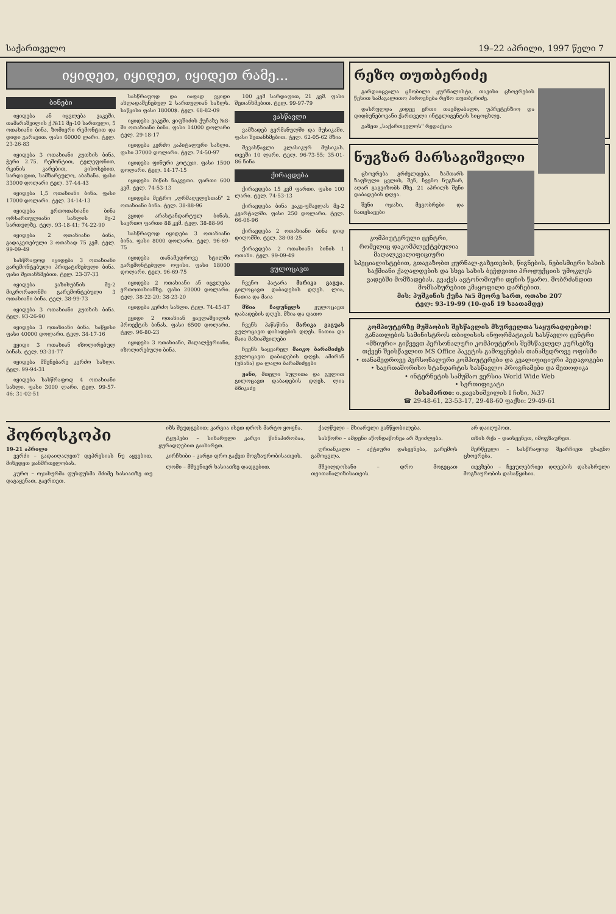საქართველო 19–22 აპრილი, 1997 წელი 7
იყიდეთ, იყიდეთ, იყიდეთ რამე...
ბინები
იყიდება ან იცვლება ვაკეში, თამარაშვილის ქ.№11 მე-10 სართული, 5 ოთახიანი ბინა, ზომიერი რემონტით და დიდი გარაჟით. ფასი 60000 ლარი. ტელ. 23-26-83
იყიდება 3 ოთახიანი კუთხის ბინა, ჭერი 2.75. რემონტით, ტელეფონით, რკინის კარებით, გისოსებით, სარდაფით, სამზარეულო, აბაზანა. ფასი 33000 დოლარი ტელ. 37-44-43
იყიდება 1,5 ოთახიანი ბინა. ფასი 17000 დოლარი. ტელ. 34-14-13
იყიდება ერთოთახიანი ბინა ორსართულიანი სახლის მე-2 სართულზე. ტელ. 93-18-41; 74-22-90
იყიდება 2 ოთახიანი ბინა, გადაკეთებული 3 ოთახად 75 კვმ. ტელ. 99-09-49
სასწრაფოდ იყიდება 3 ოთახიანი გარემონტებული პრივატიზებული ბინა. ფასი შეთანხმებით. ტელ. 23-37-33
იყიდება ვაზისუბნის მე-2 მიკრორაიონში გარემონტებული 3 ოთახიანი ბინა. ტელ. 38-99-73
იყიდება 3 ოთახიანი კუთხის ბინა. ტელ. 93-26-90
იყიდება 3 ოთახიანი ბინა. საწყისი ფასი 40000 დოლარი. ტელ. 34-17-16
ვყიდი 3 ოთახიან იზოლირებულ ბინას. ტელ. 93-31-77
იყიდება მშენებარე კერძო სახლი. ტელ. 99-94-31
იყიდება სასწრაფოდ 4 ოთახიანი სახლი. ფასი 3000 ლარი. ტელ. 99-57-46; 31-02-51
სასწრაფოდ და იაფად ვყიდი ახლადაშენებულ 2 სართულიან სახლს. საწყისი ფასი 18000$. ტელ. 68-82-09
იყიდება ვაკეში, ყიფშიძის ქუჩაზე №8-ში ოთახიანი ბინა. ფასი 14000 დოლარი ტელ. 29-18-17
იყიდება კერძო კაპიტალური სახლი. ფასი 37000 დოლარი. ტელ. 74-50-97
იყიდება ფინური კოტეჯი. ფასი 1500 დოლარი. ტელ. 14-17-15
იყიდება მიწის ნაკვეთი. ფართი 600 კვმ. ტელ. 74-53-13
იყიდება მეტრო „ღრმაღელესთან" 2 ოთახიანი ბინა. ტელ. 38-88-96
ვყიდი არასტანდარტულ ბინას, საერთო ფართი 88 კვმ. ტელ. 38-88-96
სასწრაფოდ იყიდება 3 ოთახიანი ბინა. ფასი 8000 დოლარი. ტელ. 96-69-75
იყიდება თანამედროვე სტილში გარემონტებული ოფისი. ფასი 18000 დოლარი. ტელ. 96-69-75
იყიდება 2 ოთახიანი ან იცვლება ერთოთახიანზე. ფასი 20000 დოლარი. ტელ. 38-22-20; 38-23-20
იყიდება კერძო სახლი. ტელ. 74-45-87
ვყიდი 2 ოთახიან ყავლაშვილის პროექტის ბინას. ფასი 6500 დოლარი. ტელ. 96-80-23
იყიდება 3 ოთახიანი, მაღალჭერიანი, იზოლირებული ბინა.
100 კვმ სარდაფით, 21 კვმ. ფასი შეთანხმებით. ტელ. 99-97-79
ვასწავლი
ვამზადებ გერმანულში და მუსიკაში. ფასი შეთანხმებით. ტელ. 62-05-62 მზია
შევასწავლი კლასიკურ მუსიკას. თვეში 10 ლარი. ტელ. 96-73-55; 35-01-86 ნინა
ქირავდება
ქირავდება 15 კვმ ფართი. ფასი 100 ლარი. ტელ. 74-53-13
ქირავდება ბინა ვაკე-ფშავლას მე-2 კვარტალში. ფასი 250 დოლარი. ტელ. 66-06-96
ქირავდება 2 ოთახიანი ბინა დიდ დიღომში. ტელ. 38-08-25
ქირავდება 2 ოთახიანი ბინის 1 ოთახი. ტელ. 99-09-49
ვულოცავთ
ჩვენო პატარა მარიკა გაგუა, გილოცავთ დაბადების დღეს. ლია, ნათია და მაია
მზია ჩადუნელს ვულოცავთ დაბადების დღეს. მზია და დათო
ჩვენს პაწაწინა მარიკა გაგუას ვულოცავთ დაბადების დღეს. ნათია და მაია მაზიაშვილები
ჩვენს საყვარელ მაიკო ბარამიძეს ვულოცავთ დაბადების დღეს. ამირან (უნანა) და ლალი ბარამიძეები
ჟანი, მთელი სულითა და გულით გილოცავთ დაბადების დღეს. ლია ბზიკაძე
რეზო თუთბერიძე
გარდაიცვალა ცნობილი ჟურნალისტი, თავისი ცხოვრების წესით სამაგალითო პიროვნება რეზო თუთბერიძე.
დასრულდა კიდევ ერთი თავმდაბალი, უპრეტენზიო და დიდბუნებოვანი ქართველი ინტელიგენტის სიცოცხლე.
გაზეთ „საქართველოს" რედაქცია
ნუგზარ მარსაგიშვილი
ცხოვრება გრძელდება, ზამთარს ზაფხული ცვლის, შენ, ჩვენო ნუგზარ, აღარ გაგვიზობს მზე. 21 აპრილს შენი დაბადების დღეა.
შენი ოჯახი, მეგობრები და ნათესავები
კომპიუტერული ცენტრი, რომელიც დაკომპლექტებულია მაღალკვალიფიციური სპეციალისტებით, გთავაზობთ ჟურნალ-გაზეთების, წიგნების, ნებისმიერი სახის საქმიანი ქაღალდების და სხვა სახის ბეჭდვითი პროდუქციის უმოკლეს ვადებში მომზადებას. გვაქვს ავტონომიური დენის წყარო. მობრძანდით მომსახურებით კმაყოფილი დარჩებით.
მის: პუშკინის ქუჩა №5 მეორე სართ, ოთახი 207
ტელ: 93-19-99 (10-დან 19 საათამდე)
კომპიუტერზე მუშაობის შესწავლის მსურველთა საყურადღებოდ!
განათლების სამინისტროს თბილისის ინფორმატიკის სასწავლო ცენტრი «მზიური» გიწვევთ პერსონალური კომპიუტერის შემსწავლელ კურსებზე
თქვენ შეისწავლით MS Office პაკეტის გამოყენებას თანამედროვე ოფისში
• თანამედროვე პერსონალური კომპიუტერები და კვალიფიციური პედაგოგები
• საერთაშორისო სტანდარტის სასწავლო პროგრამები და მეთოდიკა
• ინტერნეტის სამუშაო ვერსია World Wide Web
• სერთიფიკატი
მისამართი: ი.ჯავახიშვილის I ჩიხი, №37
☎ 29-48-61, 23-53-17, 29-48-60 ფაქსი: 29-49-61
ჰოროსკოპი
19-21 აპრილი
ვერძი – გადაიღალეთ? დეპრესიას ნუ აყვებით, მიხედეთ ჯანმრთელობას.
კურო – ოჯახურმა ფუსფუსმა მძიმე ხასიათზე თუ დაგაყენათ, გაერთეთ.
იზს შეუდგებით; კარგია ისეთ დროს მარტო ყოფნა.
ტყუპები – სიხარული კარგი წინაპირობაა, ყურადღებით გაახარეთ.
კირჩხიბი – კარგი დრო გაქვთ მოგზაურობისათვის.
ლომი – მშვენიერ ხასიათზე დადგებით.
ქალწული – მხიარული განწყობილება.
სასწორი – ამდენი აწონდაწონვა არ შეიძლება.
ღრიანკალი – აქტიური დასვენება, გარემოს გამოცვლა.
მშვილდოსანი – დრო მოგეცათ თვითანალიზისათვის.
არ დაიღუპოთ.
თხის რქა – დაისვენეთ, იმოგზაურეთ.
მერწყული – სასწრაფოდ შეარჩიეთ უსაგნო ცხოვრება.
თევზები – ჩვეულებრივი დღეების დასასრული მოგზაურობის დასაწყისია.